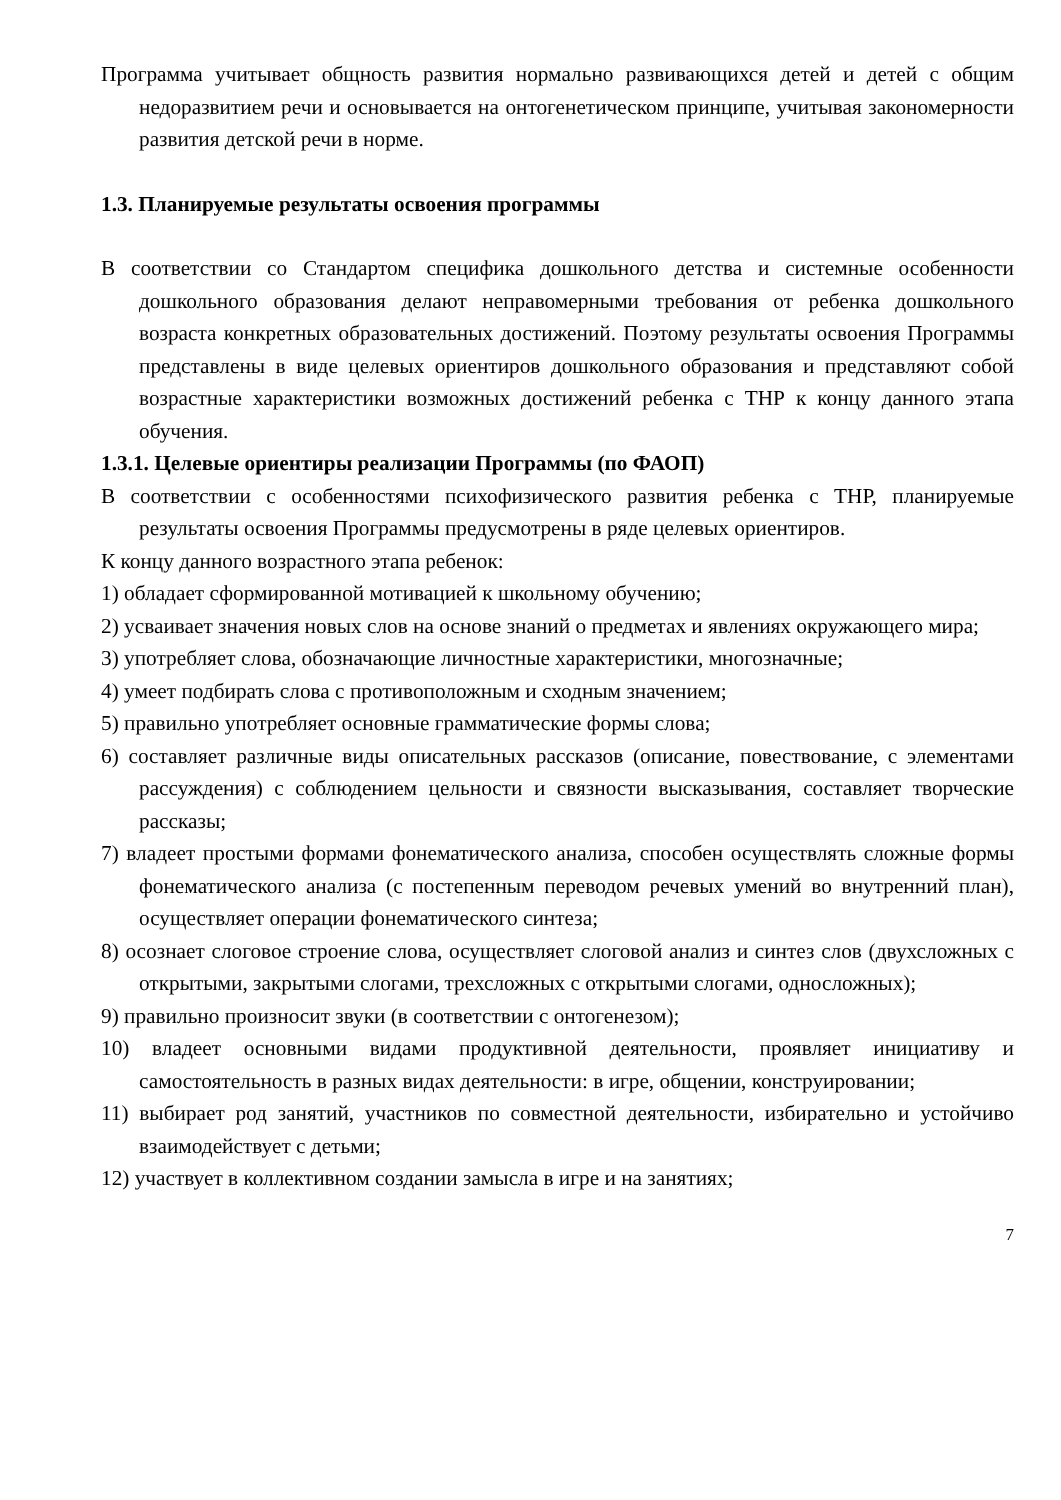Программа учитывает общность развития нормально развивающихся детей и детей с общим недоразвитием речи и основывается на онтогенетическом принципе, учитывая закономерности развития детской речи в норме.
1.3. Планируемые результаты освоения программы
В соответствии со Стандартом специфика дошкольного детства и системные особенности дошкольного образования делают неправомерными требования от ребенка дошкольного возраста конкретных образовательных достижений. Поэтому результаты освоения Программы представлены в виде целевых ориентиров дошкольного образования и представляют собой возрастные характеристики возможных достижений ребенка с ТНР к концу данного этапа обучения.
1.3.1. Целевые ориентиры реализации Программы (по ФАОП)
В соответствии с особенностями психофизического развития ребенка с ТНР, планируемые результаты освоения Программы предусмотрены в ряде целевых ориентиров.
К концу данного возрастного этапа ребенок:
1) обладает сформированной мотивацией к школьному обучению;
2) усваивает значения новых слов на основе знаний о предметах и явлениях окружающего мира;
3) употребляет слова, обозначающие личностные характеристики, многозначные;
4) умеет подбирать слова с противоположным и сходным значением;
5) правильно употребляет основные грамматические формы слова;
6) составляет различные виды описательных рассказов (описание, повествование, с элементами рассуждения) с соблюдением цельности и связности высказывания, составляет творческие рассказы;
7) владеет простыми формами фонематического анализа, способен осуществлять сложные формы фонематического анализа (с постепенным переводом речевых умений во внутренний план), осуществляет операции фонематического синтеза;
8) осознает слоговое строение слова, осуществляет слоговой анализ и синтез слов (двухсложных с открытыми, закрытыми слогами, трехсложных с открытыми слогами, односложных);
9) правильно произносит звуки (в соответствии с онтогенезом);
10) владеет основными видами продуктивной деятельности, проявляет инициативу и самостоятельность в разных видах деятельности: в игре, общении, конструировании;
11) выбирает род занятий, участников по совместной деятельности, избирательно и устойчиво взаимодействует с детьми;
12) участвует в коллективном создании замысла в игре и на занятиях;
7